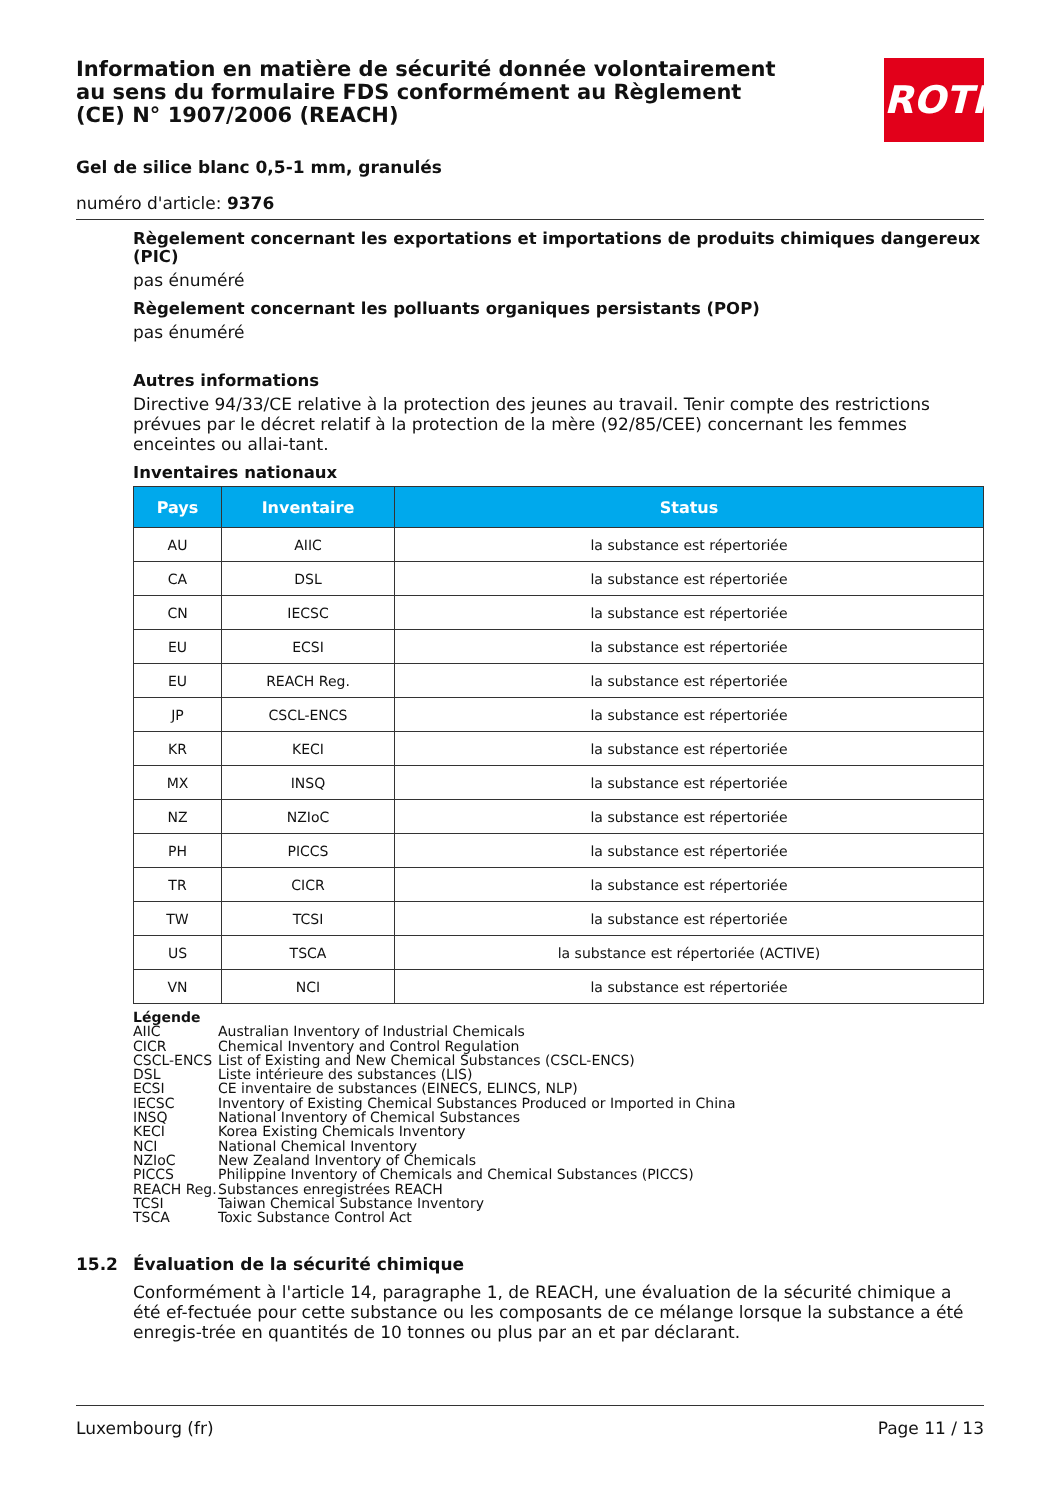Information en matière de sécurité donnée volontairement au sens du formulaire FDS conformément au Règlement (CE) N° 1907/2006 (REACH)
ROTH
Gel de silice blanc 0,5-1 mm, granulés
numéro d'article: 9376
Règelement concernant les exportations et importations de produits chimiques dangereux (PIC)
pas énuméré
Règelement concernant les polluants organiques persistants (POP)
pas énuméré
Autres informations
Directive 94/33/CE relative à la protection des jeunes au travail. Tenir compte des restrictions prévues par le décret relatif à la protection de la mère (92/85/CEE) concernant les femmes enceintes ou allai-tant.
Inventaires nationaux
| Pays | Inventaire | Status |
| --- | --- | --- |
| AU | AIIC | la substance est répertoriée |
| CA | DSL | la substance est répertoriée |
| CN | IECSC | la substance est répertoriée |
| EU | ECSI | la substance est répertoriée |
| EU | REACH Reg. | la substance est répertoriée |
| JP | CSCL-ENCS | la substance est répertoriée |
| KR | KECI | la substance est répertoriée |
| MX | INSQ | la substance est répertoriée |
| NZ | NZIoC | la substance est répertoriée |
| PH | PICCS | la substance est répertoriée |
| TR | CICR | la substance est répertoriée |
| TW | TCSI | la substance est répertoriée |
| US | TSCA | la substance est répertoriée (ACTIVE) |
| VN | NCI | la substance est répertoriée |
Légende
AIIC Australian Inventory of Industrial Chemicals
CICR Chemical Inventory and Control Regulation
CSCL-ENCS List of Existing and New Chemical Substances (CSCL-ENCS)
DSL Liste intérieure des substances (LIS)
ECSI CE inventaire de substances (EINECS, ELINCS, NLP)
IECSC Inventory of Existing Chemical Substances Produced or Imported in China
INSQ National Inventory of Chemical Substances
KECI Korea Existing Chemicals Inventory
NCI National Chemical Inventory
NZIoC New Zealand Inventory of Chemicals
PICCS Philippine Inventory of Chemicals and Chemical Substances (PICCS)
REACH Reg. Substances enregistrées REACH
TCSI Taiwan Chemical Substance Inventory
TSCA Toxic Substance Control Act
15.2 Évaluation de la sécurité chimique
Conformément à l'article 14, paragraphe 1, de REACH, une évaluation de la sécurité chimique a été ef-fectuée pour cette substance ou les composants de ce mélange lorsque la substance a été enregis-trée en quantités de 10 tonnes ou plus par an et par déclarant.
Luxembourg (fr) Page 11 / 13